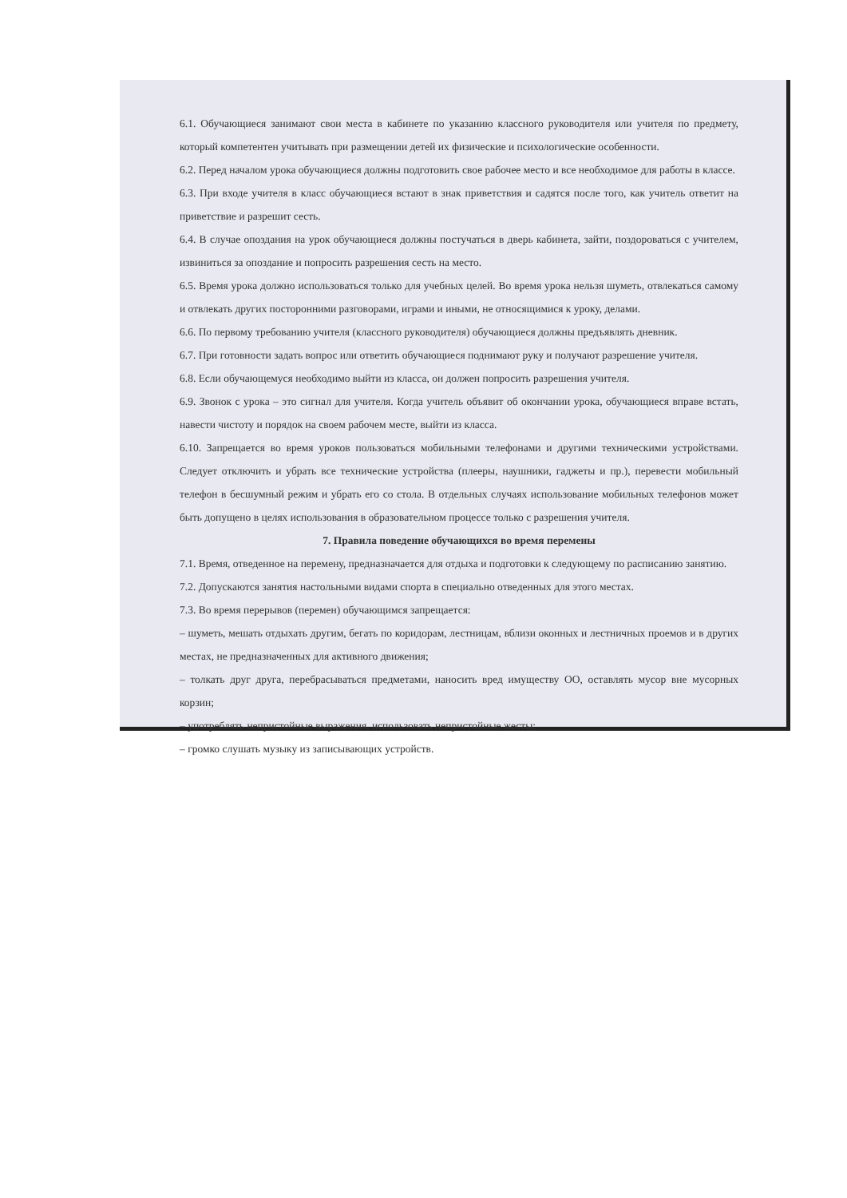6.1. Обучающиеся занимают свои места в кабинете по указанию классного руководителя или учителя по предмету, который компетентен учитывать при размещении детей их физические и психологические особенности.
6.2. Перед началом урока обучающиеся должны подготовить свое рабочее место и все необходимое для работы в классе.
6.3. При входе учителя в класс обучающиеся встают в знак приветствия и садятся после того, как учитель ответит на приветствие и разрешит сесть.
6.4. В случае опоздания на урок обучающиеся должны постучаться в дверь кабинета, зайти, поздороваться с учителем, извиниться за опоздание и попросить разрешения сесть на место.
6.5. Время урока должно использоваться только для учебных целей. Во время урока нельзя шуметь, отвлекаться самому и отвлекать других посторонними разговорами, играми и иными, не относящимися к уроку, делами.
6.6. По первому требованию учителя (классного руководителя) обучающиеся должны предъявлять дневник.
6.7. При готовности задать вопрос или ответить обучающиеся поднимают руку и получают разрешение учителя.
6.8. Если обучающемуся необходимо выйти из класса, он должен попросить разрешения учителя.
6.9. Звонок с урока – это сигнал для учителя. Когда учитель объявит об окончании урока, обучающиеся вправе встать, навести чистоту и порядок на своем рабочем месте, выйти из класса.
6.10. Запрещается во время уроков пользоваться мобильными телефонами и другими техническими устройствами. Следует отключить и убрать все технические устройства (плееры, наушники, гаджеты и пр.), перевести мобильный телефон в бесшумный режим и убрать его со стола. В отдельных случаях использование мобильных телефонов может быть допущено в целях использования в образовательном процессе только с разрешения учителя.
7. Правила поведение обучающихся во время перемены
7.1. Время, отведенное на перемену, предназначается для отдыха и подготовки к следующему по расписанию занятию.
7.2. Допускаются занятия настольными видами спорта в специально отведенных для этого местах.
7.3. Во время перерывов (перемен) обучающимся запрещается:
– шуметь, мешать отдыхать другим, бегать по коридорам, лестницам, вблизи оконных и лестничных проемов и в других местах, не предназначенных для активного движения;
– толкать друг друга, перебрасываться предметами, наносить вред имуществу ОО, оставлять мусор вне мусорных корзин;
– употреблять непристойные выражения, использовать непристойные жесты;
– громко слушать музыку из записывающих устройств.